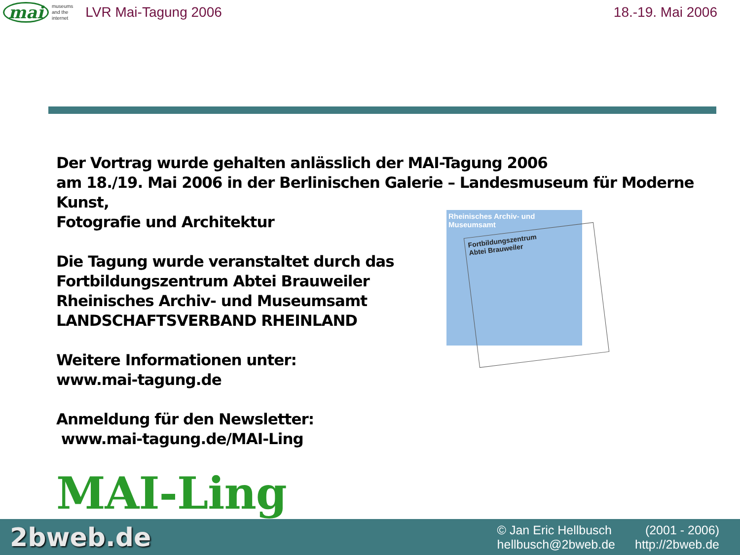mai museums
and the
internet LVR Mai-Tagung 2006 18.-19. Mai 2006
Der Vortrag wurde gehalten anlässlich der MAI-Tagung 2006
am 18./19. Mai 2006 in der Berlinischen Galerie – Landesmuseum für Moderne Kunst,
Fotografie und Architektur
Die Tagung wurde veranstaltet durch das
Fortbildungszentrum Abtei Brauweiler
Rheinisches Archiv- und Museumsamt
LANDSCHAFTSVERBAND RHEINLAND
Weitere Informationen unter:
www.mai-tagung.de
Anmeldung für den Newsletter:
www.mai-tagung.de/MAI-Ling
MAI-Ling
Rheinisches Archiv- und
Museumsamt
Fortbildungszentrum
Abtei Brauweiler
2bweb.de
© Jan Eric Hellbusch (2001 - 2006) hellbusch@2bweb.de http://2bweb.de